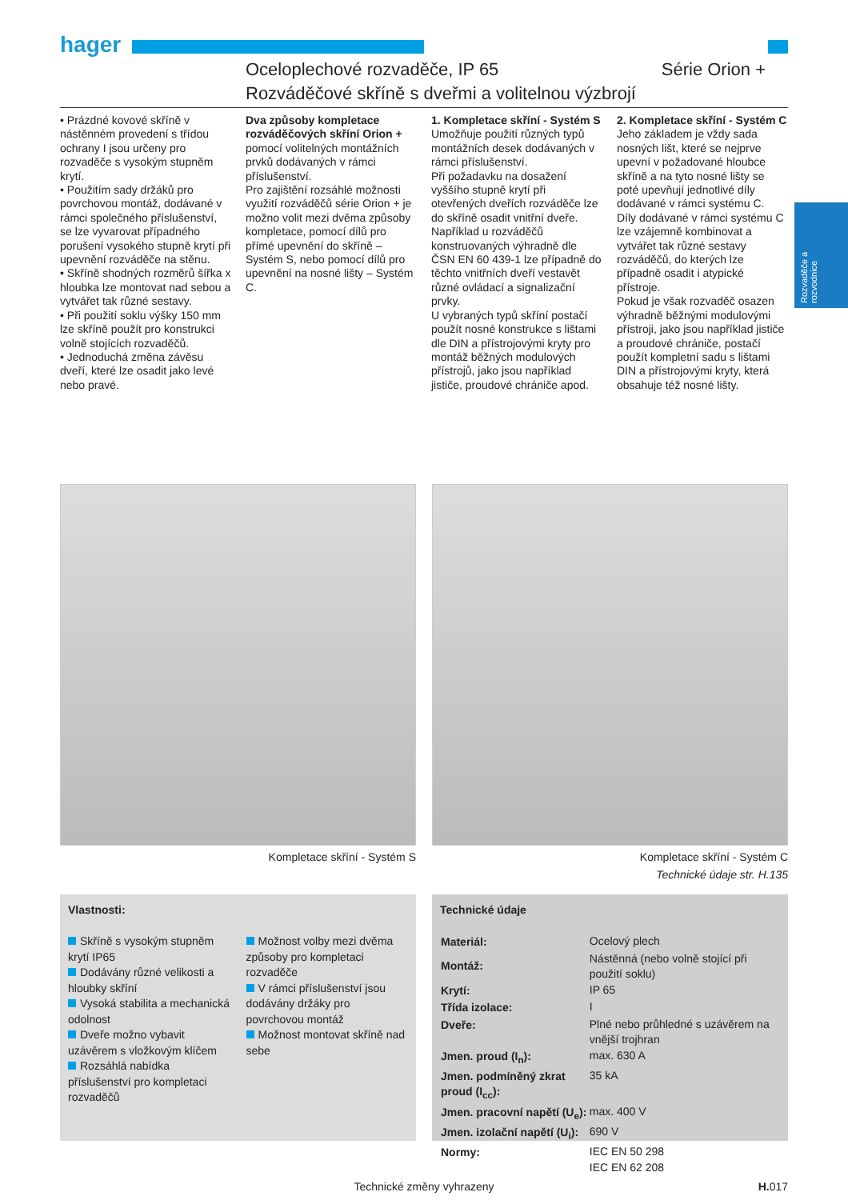hager
Oceloplechové rozvaděče, IP 65 Série Orion +
Rozváděčové skříně s dveřmi a volitelnou výzbrojí
• Prázdné kovové skříně v nástěnném provedení s třídou ochrany I jsou určeny pro rozvaděče s vysokým stupněm krytí.
• Použitím sady držáků pro povrchovou montáž, dodávané v rámci společného příslušenství, se lze vyvarovat případného porušení vysokého stupně krytí při upevnění rozváděče na stěnu.
• Skříně shodných rozměrů šířka x hloubka lze montovat nad sebou a vytvářet tak různé sestavy.
• Při použití soklu výšky 150 mm lze skříně použít pro konstrukci volně stojících rozvaděčů.
• Jednoduchá změna závěsu dveří, které lze osadit jako levé nebo pravé.
Dva způsoby kompletace rozváděčových skříní Orion + pomocí volitelných montážních prvků dodávaných v rámci příslušenství.
Pro zajištění rozsáhlé možnosti využití rozváděčů série Orion + je možno volit mezi dvěma způsoby kompletace, pomocí dílů pro přímé upevnění do skříně – Systém S, nebo pomocí dílů pro upevnění na nosné lišty – Systém C.
1. Kompletace skříní - Systém S
Umožňuje použití různých typů montážních desek dodávaných v rámci příslušenství.
Při požadavku na dosažení vyššího stupně krytí při otevřených dveřích rozváděče lze do skříně osadit vnitřní dveře.
Například u rozváděčů konstruovaných výhradně dle ČSN EN 60 439-1 lze případně do těchto vnitřních dveří vestavět různé ovládací a signalizační prvky.
U vybraných typů skříní postačí použít nosné konstrukce s lištami dle DIN a přístrojovými kryty pro montáž běžných modulových přístrojů, jako jsou například jističe, proudové chrániče apod.
2. Kompletace skříní - Systém C
Jeho základem je vždy sada nosných lišt, které se nejprve upevní v požadované hloubce skříně a na tyto nosné lišty se poté upevňují jednotlivé díly dodávané v rámci systému C.
Díly dodávané v rámci systému C lze vzájemně kombinovat a vytvářet tak různé sestavy rozváděčů, do kterých lze případně osadit i atypické přístroje.
Pokud je však rozvaděč osazen výhradně běžnými modulovými přístroji, jako jsou například jističe a proudové chrániče, postačí použít kompletní sadu s lištami DIN a přístrojovými kryty, která obsahuje též nosné lišty.
Rozvaděče a rozvodnice
Kompletace skříní - Systém S Kompletace skříní - Systém C
Technické údaje str. H.135
Vlastnosti:
Skříně s vysokým stupněm krytí IP65
Dodávány různé velikosti a hloubky skříní
Vysoká stabilita a mechanická odolnost
Dveře možno vybavit uzávěrem s vložkovým klíčem
Rozsáhlá nabídka příslušenství pro kompletaci rozvaděčů
Možnost volby mezi dvěma způsoby pro kompletaci rozvaděče
V rámci příslušenství jsou dodávány držáky pro povrchovou montáž
Možnost montovat skříně nad sebe
Technické údaje
| Materiál: | Ocelový plech |
| Montáž: | Nástěnná (nebo volně stojící při použití soklu) |
| Krytí: | IP 65 |
| Třída izolace: | I |
| Dveře: | Plné nebo průhledné s uzávěrem na vnější trojhran |
| Jmen. proud (I<sub>n</sub>): | max. 630 A |
| Jmen. podmíněný zkrat proud (I<sub>cc</sub>): | 35 kA |
| Jmen. pracovní napětí (U<sub>e</sub>): | max. 400 V |
| Jmen. izolační napětí (U<sub>i</sub>): | 690 V |
| Normy: | IEC EN 50 298 IEC EN 62 208 |
Technické změny vyhrazeny H. 017